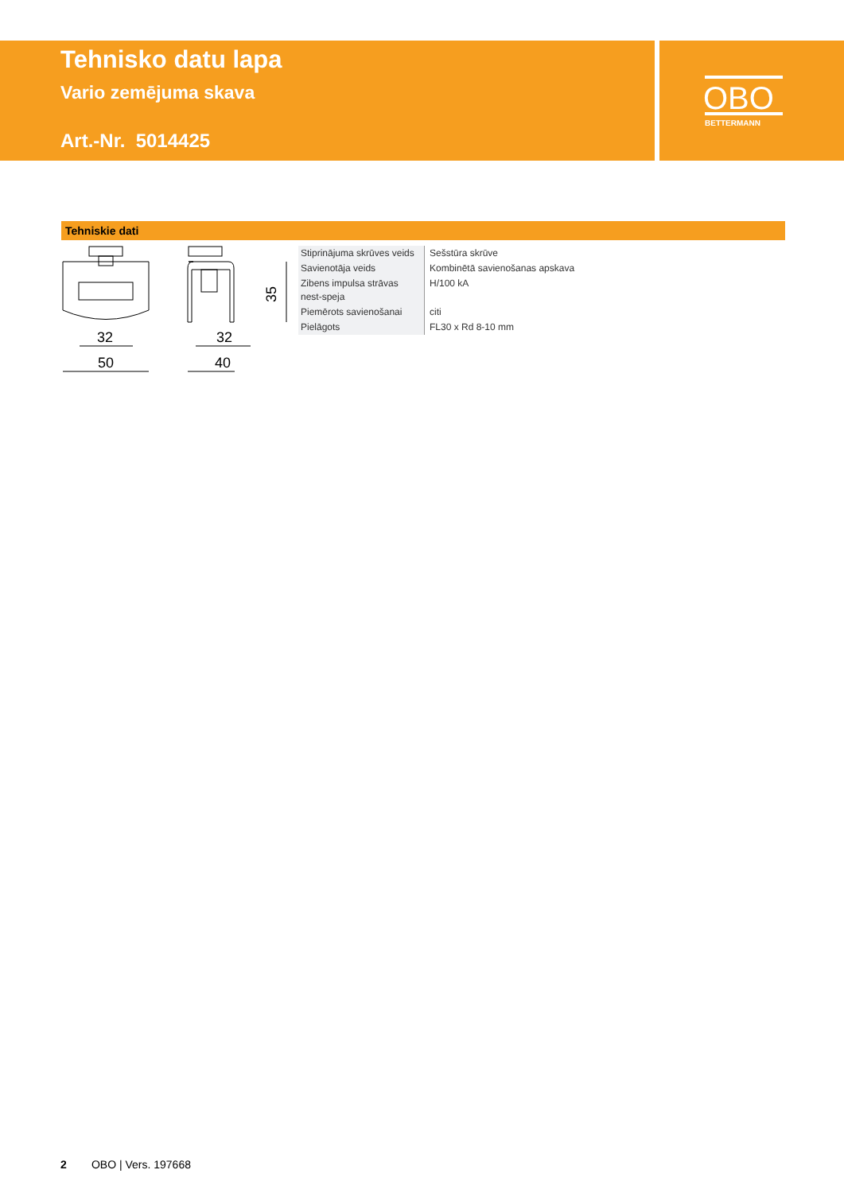Tehnisko datu lapa
Vario zemējuma skava
Art.-Nr. 5014425
OBO
BETTERMANN
Tehniskie dati
32
50
32
40
35
| Stiprinājuma skrūves veids | Sešstūra skrūve |
| Savienotāja veids | Kombinētā savienošanas apskava |
| Zibens impulsa strāvas nest-speja | H/100 kA |
| Piemērots savienošanai | citi |
| Pielāgots | FL30 x Rd 8-10 mm |
2 OBO | Vers. 197668